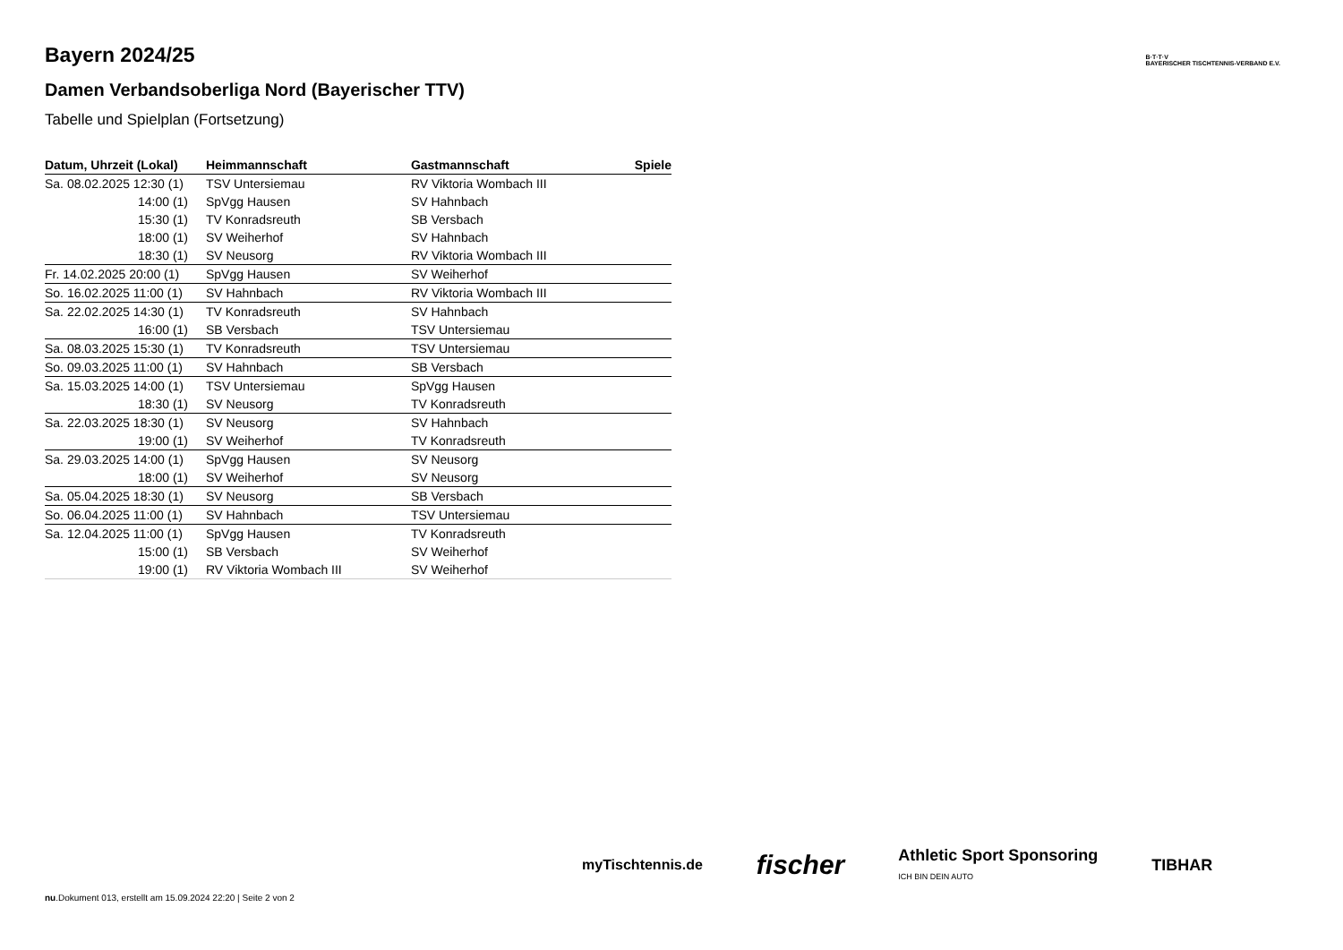Bayern 2024/25
Damen Verbandsoberliga Nord (Bayerischer TTV)
Tabelle und Spielplan (Fortsetzung)
| Datum, Uhrzeit (Lokal) | Heimmannschaft | Gastmannschaft | Spiele |
| --- | --- | --- | --- |
| Sa. 08.02.2025 12:30 (1) | TSV Untersiemau | RV Viktoria Wombach III | |
| 14:00 (1) | SpVgg Hausen | SV Hahnbach | |
| 15:30 (1) | TV Konradsreuth | SB Versbach | |
| 18:00 (1) | SV Weiherhof | SV Hahnbach | |
| 18:30 (1) | SV Neusorg | RV Viktoria Wombach III | |
| Fr. 14.02.2025 20:00 (1) | SpVgg Hausen | SV Weiherhof | |
| So. 16.02.2025 11:00 (1) | SV Hahnbach | RV Viktoria Wombach III | |
| Sa. 22.02.2025 14:30 (1) | TV Konradsreuth | SV Hahnbach | |
| 16:00 (1) | SB Versbach | TSV Untersiemau | |
| Sa. 08.03.2025 15:30 (1) | TV Konradsreuth | TSV Untersiemau | |
| So. 09.03.2025 11:00 (1) | SV Hahnbach | SB Versbach | |
| Sa. 15.03.2025 14:00 (1) | TSV Untersiemau | SpVgg Hausen | |
| 18:30 (1) | SV Neusorg | TV Konradsreuth | |
| Sa. 22.03.2025 18:30 (1) | SV Neusorg | SV Hahnbach | |
| 19:00 (1) | SV Weiherhof | TV Konradsreuth | |
| Sa. 29.03.2025 14:00 (1) | SpVgg Hausen | SV Neusorg | |
| 18:00 (1) | SV Weiherhof | SV Neusorg | |
| Sa. 05.04.2025 18:30 (1) | SV Neusorg | SB Versbach | |
| So. 06.04.2025 11:00 (1) | SV Hahnbach | TSV Untersiemau | |
| Sa. 12.04.2025 11:00 (1) | SpVgg Hausen | TV Konradsreuth | |
| 15:00 (1) | SB Versbach | SV Weiherhof | |
| 19:00 (1) | RV Viktoria Wombach III | SV Weiherhof | |
B·T·T·V
BAYERISCHER TISCHTENNIS-VERBAND E.V.
myTischtennis.de fischer Athletic Sport Sponsoring
ICH BIN DEIN AUTO TIBHAR
nu.Dokument 013, erstellt am 15.09.2024 22:20 | Seite 2 von 2